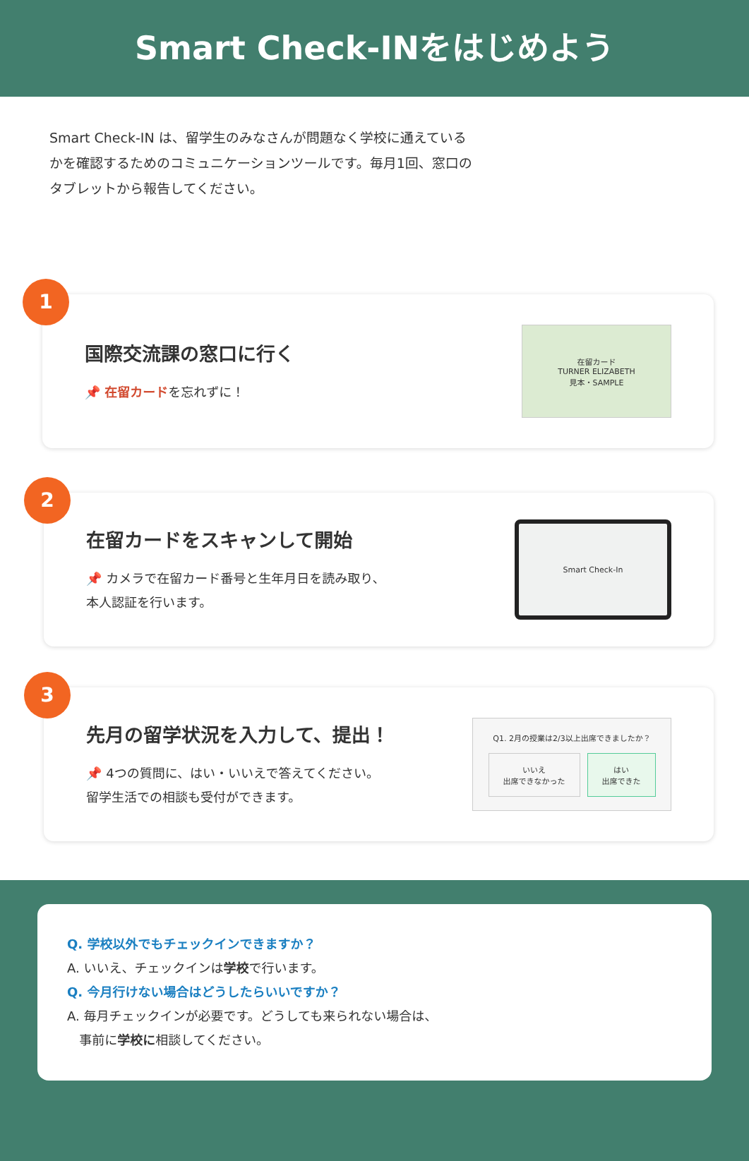Smart Check-INをはじめよう
Smart Check-IN は、留学生のみなさんが問題なく学校に通えているかを確認するためのコミュニケーションツールです。毎月1回、窓口のタブレットから報告してください。
1
国際交流課の窓口に行く
📌 在留カードを忘れずに！
在留カード
TURNER ELIZABETH
見本・SAMPLE
2
在留カードをスキャンして開始
📌 カメラで在留カード番号と生年月日を読み取り、本人認証を行います。
Smart Check-In
3
先月の留学状況を入力して、提出！
📌 4つの質問に、はい・いいえで答えてください。留学生活での相談も受付ができます。
Q1. 2月の授業は2/3以上出席できましたか？
いいえ
出席できなかった はい
出席できた
Q. 学校以外でもチェックインできますか？
A. いいえ、チェックインは学校で行います。
Q. 今月行けない場合はどうしたらいいですか？
A. 毎月チェックインが必要です。どうしても来られない場合は、
事前に学校に相談してください。